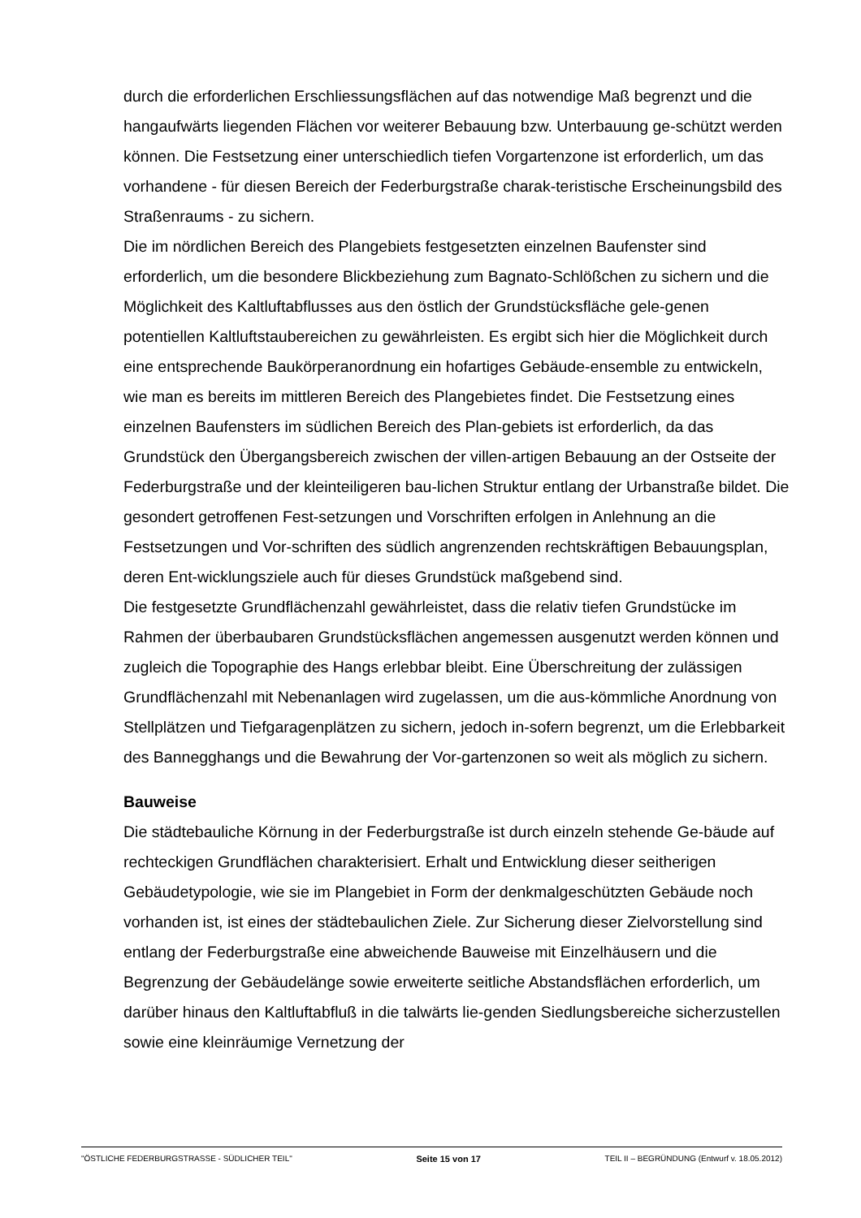durch die erforderlichen Erschliessungsflächen auf das notwendige Maß begrenzt und die hangaufwärts liegenden Flächen vor weiterer Bebauung bzw. Unterbauung ge-schützt werden können. Die Festsetzung einer unterschiedlich tiefen Vorgartenzone ist erforderlich, um das vorhandene - für diesen Bereich der Federburgstraße charak-teristische Erscheinungsbild des Straßenraums - zu sichern.
Die im nördlichen Bereich des Plangebiets festgesetzten einzelnen Baufenster sind erforderlich, um die besondere Blickbeziehung zum Bagnato-Schlößchen zu sichern und die Möglichkeit des Kaltluftabflusses aus den östlich der Grundstücksfläche gele-genen potentiellen Kaltluftstaubereichen zu gewährleisten. Es ergibt sich hier die Möglichkeit durch eine entsprechende Baukörperanordnung ein hofartiges Gebäude-ensemble zu entwickeln, wie man es bereits im mittleren Bereich des Plangebietes findet. Die Festsetzung eines einzelnen Baufensters im südlichen Bereich des Plan-gebiets ist erforderlich, da das Grundstück den Übergangsbereich zwischen der villen-artigen Bebauung an der Ostseite der Federburgstraße und der kleinteiligeren bau-lichen Struktur entlang der Urbanstraße bildet. Die gesondert getroffenen Fest-setzungen und Vorschriften erfolgen in Anlehnung an die Festsetzungen und Vor-schriften des südlich angrenzenden rechtskräftigen Bebauungsplan, deren Ent-wicklungsziele auch für dieses Grundstück maßgebend sind.
Die festgesetzte Grundflächenzahl gewährleistet, dass die relativ tiefen Grundstücke im Rahmen der überbaubaren Grundstücksflächen angemessen ausgenutzt werden können und zugleich die Topographie des Hangs erlebbar bleibt. Eine Überschreitung der zulässigen Grundflächenzahl mit Nebenanlagen wird zugelassen, um die aus-kömmliche Anordnung von Stellplätzen und Tiefgaragenplätzen zu sichern, jedoch in-sofern begrenzt, um die Erlebbarkeit des Bannegghangs und die Bewahrung der Vor-gartenzonen so weit als möglich zu sichern.
Bauweise
Die städtebauliche Körnung in der Federburgstraße ist durch einzeln stehende Ge-bäude auf rechteckigen Grundflächen charakterisiert. Erhalt und Entwicklung dieser seitherigen Gebäudetypologie, wie sie im Plangebiet in Form der denkmalgeschützten Gebäude noch vorhanden ist, ist eines der städtebaulichen Ziele. Zur Sicherung dieser Zielvorstellung sind entlang der Federburgstraße eine abweichende Bauweise mit Einzelhäusern und die Begrenzung der Gebäudelänge sowie erweiterte seitliche Abstandsflächen erforderlich, um darüber hinaus den Kaltluftabfluß in die talwärts lie-genden Siedlungsbereiche sicherzustellen sowie eine kleinräumige Vernetzung der
"ÖSTLICHE FEDERBURGSTRASSE - SÜDLICHER TEIL" Seite 15 von 17 TEIL II – BEGRÜNDUNG (Entwurf v. 18.05.2012)